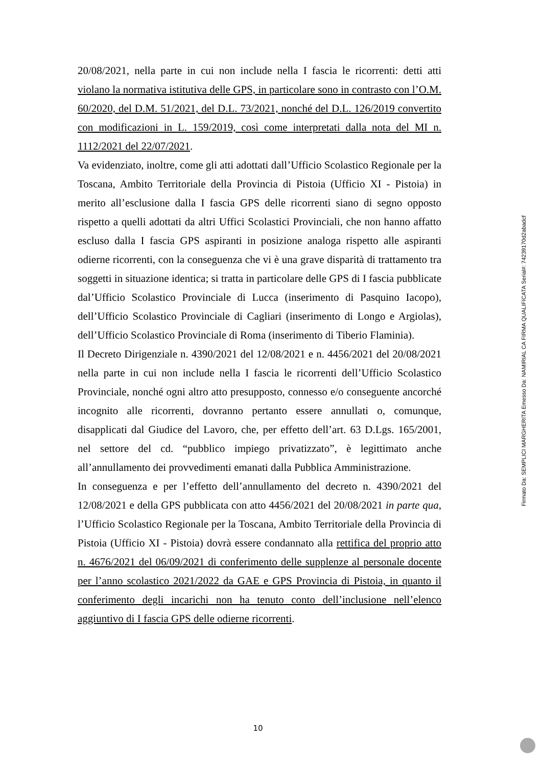20/08/2021, nella parte in cui non include nella I fascia le ricorrenti: detti atti violano la normativa istitutiva delle GPS, in particolare sono in contrasto con l’O.M. 60/2020, del D.M. 51/2021, del D.L. 73/2021, nonché del D.L. 126/2019 convertito con modificazioni in L. 159/2019, così come interpretati dalla nota del MI n. 1112/2021 del 22/07/2021.
Va evidenziato, inoltre, come gli atti adottati dall’Ufficio Scolastico Regionale per la Toscana, Ambito Territoriale della Provincia di Pistoia (Ufficio XI - Pistoia) in merito all’esclusione dalla I fascia GPS delle ricorrenti siano di segno opposto rispetto a quelli adottati da altri Uffici Scolastici Provinciali, che non hanno affatto escluso dalla I fascia GPS aspiranti in posizione analoga rispetto alle aspiranti odierne ricorrenti, con la conseguenza che vi è una grave disparità di trattamento tra soggetti in situazione identica; si tratta in particolare delle GPS di I fascia pubblicate dal’Ufficio Scolastico Provinciale di Lucca (inserimento di Pasquino Iacopo), dell’Ufficio Scolastico Provinciale di Cagliari (inserimento di Longo e Argiolas), dell’Ufficio Scolastico Provinciale di Roma (inserimento di Tiberio Flaminia).
Il Decreto Dirigenziale n. 4390/2021 del 12/08/2021 e n. 4456/2021 del 20/08/2021 nella parte in cui non include nella I fascia le ricorrenti dell’Ufficio Scolastico Provinciale, nonché ogni altro atto presupposto, connesso e/o conseguente ancorché incognito alle ricorrenti, dovranno pertanto essere annullati o, comunque, disapplicati dal Giudice del Lavoro, che, per effetto dell’art. 63 D.Lgs. 165/2001, nel settore del cd. “pubblico impiego privatizzato”, è legittimato anche all’annullamento dei provvedimenti emanati dalla Pubblica Amministrazione.
In conseguenza e per l’effetto dell’annullamento del decreto n. 4390/2021 del 12/08/2021 e della GPS pubblicata con atto 4456/2021 del 20/08/2021 in parte qua, l’Ufficio Scolastico Regionale per la Toscana, Ambito Territoriale della Provincia di Pistoia (Ufficio XI - Pistoia) dovrà essere condannato alla rettifica del proprio atto n. 4676/2021 del 06/09/2021 di conferimento delle supplenze al personale docente per l’anno scolastico 2021/2022 da GAE e GPS Provincia di Pistoia, in quanto il conferimento degli incarichi non ha tenuto conto dell’inclusione nell’elenco aggiuntivo di I fascia GPS delle odierne ricorrenti.
10
Firmato Da: SEMPLICI MARGHERITA Emesso Da: NAMIRIAL CA FIRMA QUALIFICATA Serial#: 74239170d2abadcf